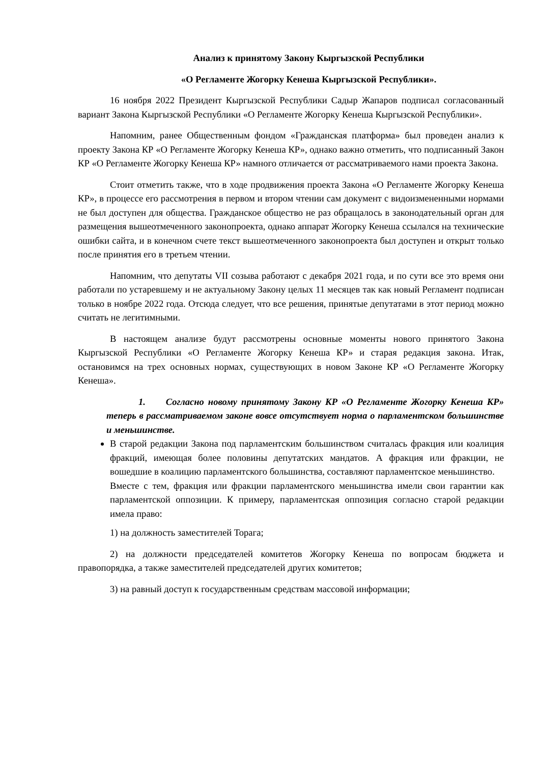Анализ к принятому Закону Кыргызской Республики
«О Регламенте Жогорку Кенеша Кыргызской Республики».
16 ноября 2022 Президент Кыргызской Республики Садыр Жапаров подписал согласованный вариант Закона Кыргызской Республики «О Регламенте Жогорку Кенеша Кыргызской Республики».
Напомним, ранее Общественным фондом «Гражданская платформа» был проведен анализ к проекту Закона КР «О Регламенте Жогорку Кенеша КР», однако важно отметить, что подписанный Закон КР «О Регламенте Жогорку Кенеша КР» намного отличается от рассматриваемого нами проекта Закона.
Стоит отметить также, что в ходе продвижения проекта Закона «О Регламенте Жогорку Кенеша КР», в процессе его рассмотрения в первом и втором чтении сам документ с видоизмененными нормами не был доступен для общества. Гражданское общество не раз обращалось в законодательный орган для размещения вышеотмеченного законопроекта, однако аппарат Жогорку Кенеша ссылался на технические ошибки сайта, и в конечном счете текст вышеотмеченного законопроекта был доступен и открыт только после принятия его в третьем чтении.
Напомним, что депутаты VII созыва работают с декабря 2021 года, и по сути все это время они работали по устаревшему и не актуальному Закону целых 11 месяцев так как новый Регламент подписан только в ноябре 2022 года. Отсюда следует, что все решения, принятые депутатами в этот период можно считать не легитимными.
В настоящем анализе будут рассмотрены основные моменты нового принятого Закона Кыргызской Республики «О Регламенте Жогорку Кенеша КР» и старая редакция закона. Итак, остановимся на трех основных нормах, существующих в новом Законе КР «О Регламенте Жогорку Кенеша».
1. Согласно новому принятому Закону КР «О Регламенте Жогорку Кенеша КР» теперь в рассматриваемом законе вовсе отсутствует норма о парламентском большинстве и меньшинстве.
В старой редакции Закона под парламентским большинством считалась фракция или коалиция фракций, имеющая более половины депутатских мандатов. А фракция или фракции, не вошедшие в коалицию парламентского большинства, составляют парламентское меньшинство.
Вместе с тем, фракция или фракции парламентского меньшинства имели свои гарантии как парламентской оппозиции. К примеру, парламентская оппозиция согласно старой редакции имела право:
1) на должность заместителей Торага;
2) на должности председателей комитетов Жогорку Кенеша по вопросам бюджета и правопорядка, а также заместителей председателей других комитетов;
3) на равный доступ к государственным средствам массовой информации;